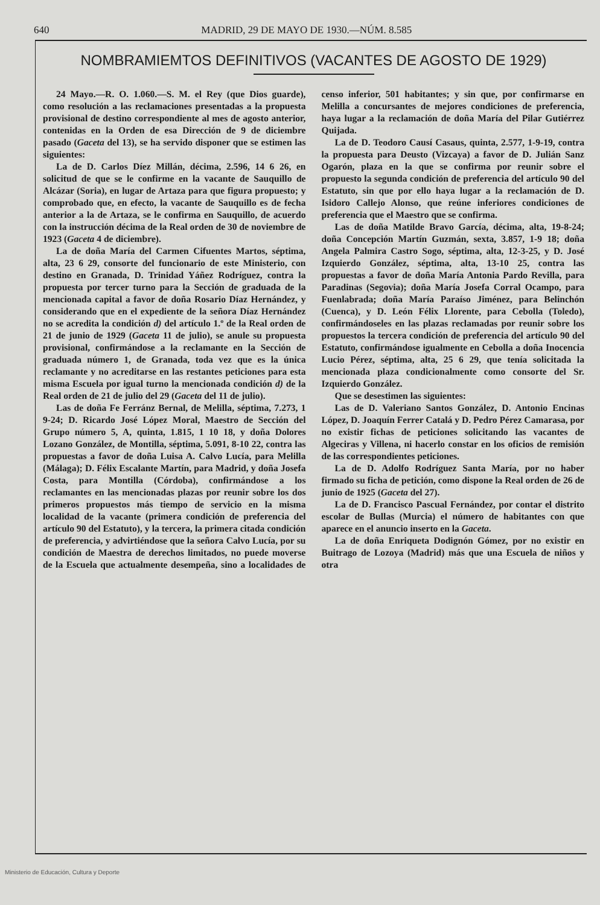640 MADRID, 29 DE MAYO DE 1930.—NÚM. 8.585
NOMBRAMIEMTOS DEFINITIVOS (VACANTES DE AGOSTO DE 1929)
24 Mayo.—R. O. 1.060.—S. M. el Rey (que Dios guarde), como resolución a las reclamaciones presentadas a la propuesta provisional de destino correspondiente al mes de agosto anterior, contenidas en la Orden de esa Dirección de 9 de diciembre pasado (Gaceta del 13), se ha servido disponer que se estimen las siguientes:
La de D. Carlos Díez Millán, décima, 2.596, 14 6 26, en solicitud de que se le confirme en la vacante de Sauquillo de Alcázar (Soria), en lugar de Artaza para que figura propuesto; y comprobado que, en efecto, la vacante de Sauquillo es de fecha anterior a la de Artaza, se le confirma en Sauquillo, de acuerdo con la instrucción décima de la Real orden de 30 de noviembre de 1923 (Gaceta 4 de diciembre).
La de doña María del Carmen Cifuentes Martos, séptima, alta, 23 6 29, consorte del funcionario de este Ministerio, con destino en Granada, D. Trinidad Yáñez Rodríguez, contra la propuesta por tercer turno para la Sección de graduada de la mencionada capital a favor de doña Rosario Díaz Hernández, y considerando que en el expediente de la señora Díaz Hernández no se acredita la condición d) del artículo 1.º de la Real orden de 21 de junio de 1929 (Gaceta 11 de julio), se anule su propuesta provisional, confirmándose a la reclamante en la Sección de graduada número 1, de Granada, toda vez que es la única reclamante y no acreditarse en las restantes peticiones para esta misma Escuela por igual turno la mencionada condición d) de la Real orden de 21 de julio del 29 (Gaceta del 11 de julio).
Las de doña Fe Ferránz Bernal, de Melilla, séptima, 7.273, 1 9-24; D. Ricardo José López Moral, Maestro de Sección del Grupo número 5, A, quinta, 1.815, 1 10 18, y doña Dolores Lozano González, de Montilla, séptima, 5.091, 8-10 22, contra las propuestas a favor de doña Luisa A. Calvo Lucía, para Melilla (Málaga); D. Félix Escalante Martín, para Madrid, y doña Josefa Costa, para Montilla (Córdoba), confirmándose a los reclamantes en las mencionadas plazas por reunir sobre los dos primeros propuestos más tiempo de servicio en la misma localidad de la vacante (primera condición de preferencia del artículo 90 del Estatuto), y la tercera, la primera citada condición de preferencia, y advirtiéndose que la señora Calvo Lucía, por su condición de Maestra de derechos limitados, no puede moverse de la Escuela que actualmente desempeña, sino a localidades de censo inferior, 501 habitantes; y sin que, por confirmarse en Melilla a concursantes de mejores condiciones de preferencia, haya lugar a la reclamación de doña María del Pilar Gutiérrez Quijada.
La de D. Teodoro Causí Casaus, quinta, 2.577, 1-9-19, contra la propuesta para Deusto (Vizcaya) a favor de D. Julián Sanz Ogarón, plaza en la que se confirma por reunir sobre el propuesto la segunda condición de preferencia del artículo 90 del Estatuto, sin que por ello haya lugar a la reclamación de D. Isidoro Callejo Alonso, que reúne inferiores condiciones de preferencia que el Maestro que se confirma.
Las de doña Matilde Bravo García, décima, alta, 19-8-24; doña Concepción Martín Guzmán, sexta, 3.857, 1-9 18; doña Angela Palmira Castro Sogo, séptima, alta, 12-3-25, y D. José Izquierdo González, séptima, alta, 13-10 25, contra las propuestas a favor de doña María Antonia Pardo Revilla, para Paradinas (Segovia); doña María Josefa Corral Ocampo, para Fuenlabrada; doña María Paraíso Jiménez, para Belinchón (Cuenca), y D. León Félix Llorente, para Cebolla (Toledo), confirmándoseles en las plazas reclamadas por reunir sobre los propuestos la tercera condición de preferencia del artículo 90 del Estatuto, confirmándose igualmente en Cebolla a doña Inocencia Lucio Pérez, séptima, alta, 25 6 29, que tenía solicitada la mencionada plaza condicionalmente como consorte del Sr. Izquierdo González.
Que se desestimen las siguientes:
Las de D. Valeriano Santos González, D. Antonio Encinas López, D. Joaquín Ferrer Catalá y D. Pedro Pérez Camarasa, por no existir fichas de peticiones solicitando las vacantes de Algeciras y Villena, ni hacerlo constar en los oficios de remisión de las correspondientes peticiones.
La de D. Adolfo Rodríguez Santa María, por no haber firmado su ficha de petición, como dispone la Real orden de 26 de junio de 1925 (Gaceta del 27).
La de D. Francisco Pascual Fernández, por contar el distrito escolar de Bullas (Murcia) el número de habitantes con que aparece en el anuncio inserto en la Gaceta.
La de doña Enriqueta Dodignón Gómez, por no existir en Buitrago de Lozoya (Madrid) más que una Escuela de niños y otra
Ministerio de Educación, Cultura y Deporte